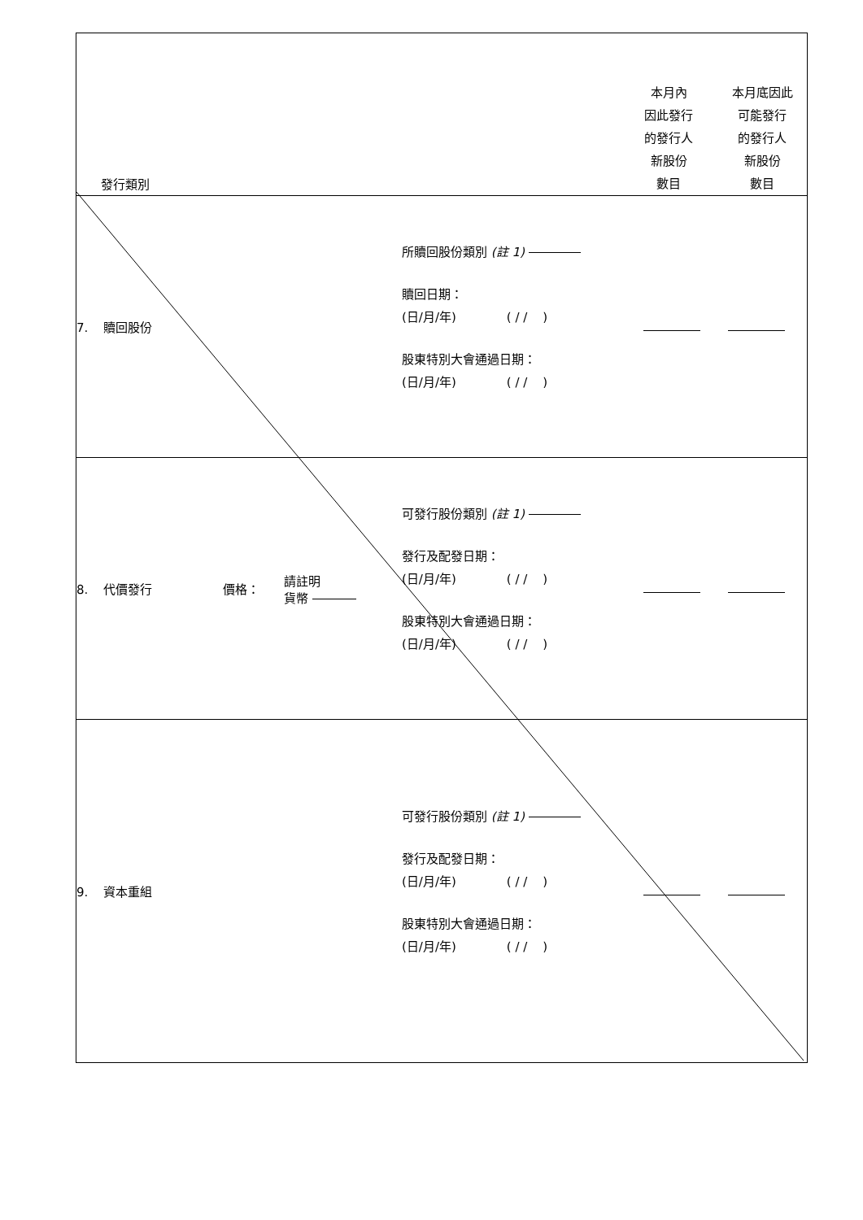| 發行類別 | 本月內 因此發行 的發行人 新股份 數目 本月底因此 可能發行 的發行人 新股份 數目 |
| 7. 贖回股份 所贖回股份類別 (註 1) 贖回日期： (日/月/年) ( / / ) 股東特別大會通過日期： (日/月/年) ( / / ) | |
| 8. 代價發行 價格： 請註明 貨幣 可發行股份類別 (註 1) 發行及配發日期： (日/月/年) ( / / ) 股東特別大會通過日期： (日/月/年) ( / / ) | |
| 9. 資本重組 可發行股份類別 (註 1) 發行及配發日期： (日/月/年) ( / / ) 股東特別大會通過日期： (日/月/年) ( / / ) | |